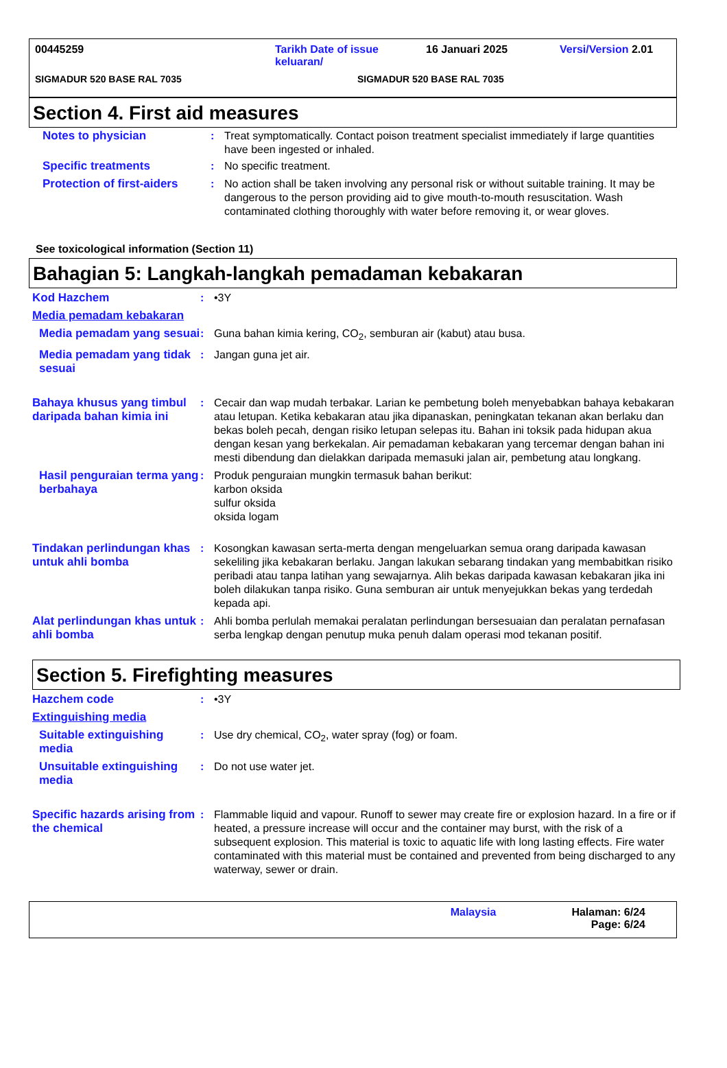00445259 Tarikh Date of issue keluaran/ 16 Januari 2025 Versi/Version 2.01
SIGMADUR 520 BASE RAL 7035 SIGMADUR 520 BASE RAL 7035
Section 4. First aid measures
Notes to physician : Treat symptomatically. Contact poison treatment specialist immediately if large quantities have been ingested or inhaled.
Specific treatments : No specific treatment.
Protection of first-aiders
: No action shall be taken involving any personal risk or without suitable training. It may be dangerous to the person providing aid to give mouth-to-mouth resuscitation. Wash contaminated clothing thoroughly with water before removing it, or wear gloves.
See toxicological information (Section 11)
Bahagian 5: Langkah-langkah pemadaman kebakaran
Kod Hazchem : •3Y
Media pemadam kebakaran
Media pemadam yang sesuai
: Guna bahan kimia kering, CO<sub>2</sub>, semburan air (kabut) atau busa.
Media pemadam yang tidak sesuai
: Jangan guna jet air.
Bahaya khusus yang timbul daripada bahan kimia ini
: Cecair dan wap mudah terbakar. Larian ke pembetung boleh menyebabkan bahaya kebakaran atau letupan. Ketika kebakaran atau jika dipanaskan, peningkatan tekanan akan berlaku dan bekas boleh pecah, dengan risiko letupan selepas itu. Bahan ini toksik pada hidupan akua dengan kesan yang berkekalan. Air pemadaman kebakaran yang tercemar dengan bahan ini mesti dibendung dan dielakkan daripada memasuki jalan air, pembetung atau longkang.
Hasil penguraian terma yang berbahaya
: Produk penguraian mungkin termasuk bahan berikut:
karbon oksida
sulfur oksida
oksida logam
Tindakan perlindungan khas untuk ahli bomba
: Kosongkan kawasan serta-merta dengan mengeluarkan semua orang daripada kawasan sekeliling jika kebakaran berlaku. Jangan lakukan sebarang tindakan yang membabitkan risiko peribadi atau tanpa latihan yang sewajarnya. Alih bekas daripada kawasan kebakaran jika ini boleh dilakukan tanpa risiko. Guna semburan air untuk menyejukkan bekas yang terdedah kepada api.
Alat perlindungan khas untuk ahli bomba
: Ahli bomba perlulah memakai peralatan perlindungan bersesuaian dan peralatan pernafasan serba lengkap dengan penutup muka penuh dalam operasi mod tekanan positif.
Section 5. Firefighting measures
Hazchem code : •3Y
Extinguishing media
Suitable extinguishing media
: Use dry chemical, CO<sub>2</sub>, water spray (fog) or foam.
Unsuitable extinguishing media
: Do not use water jet.
Specific hazards arising from the chemical
: Flammable liquid and vapour. Runoff to sewer may create fire or explosion hazard. In a fire or if heated, a pressure increase will occur and the container may burst, with the risk of a subsequent explosion. This material is toxic to aquatic life with long lasting effects. Fire water contaminated with this material must be contained and prevented from being discharged to any waterway, sewer or drain.
Malaysia Halaman: 6/24
Page: 6/24